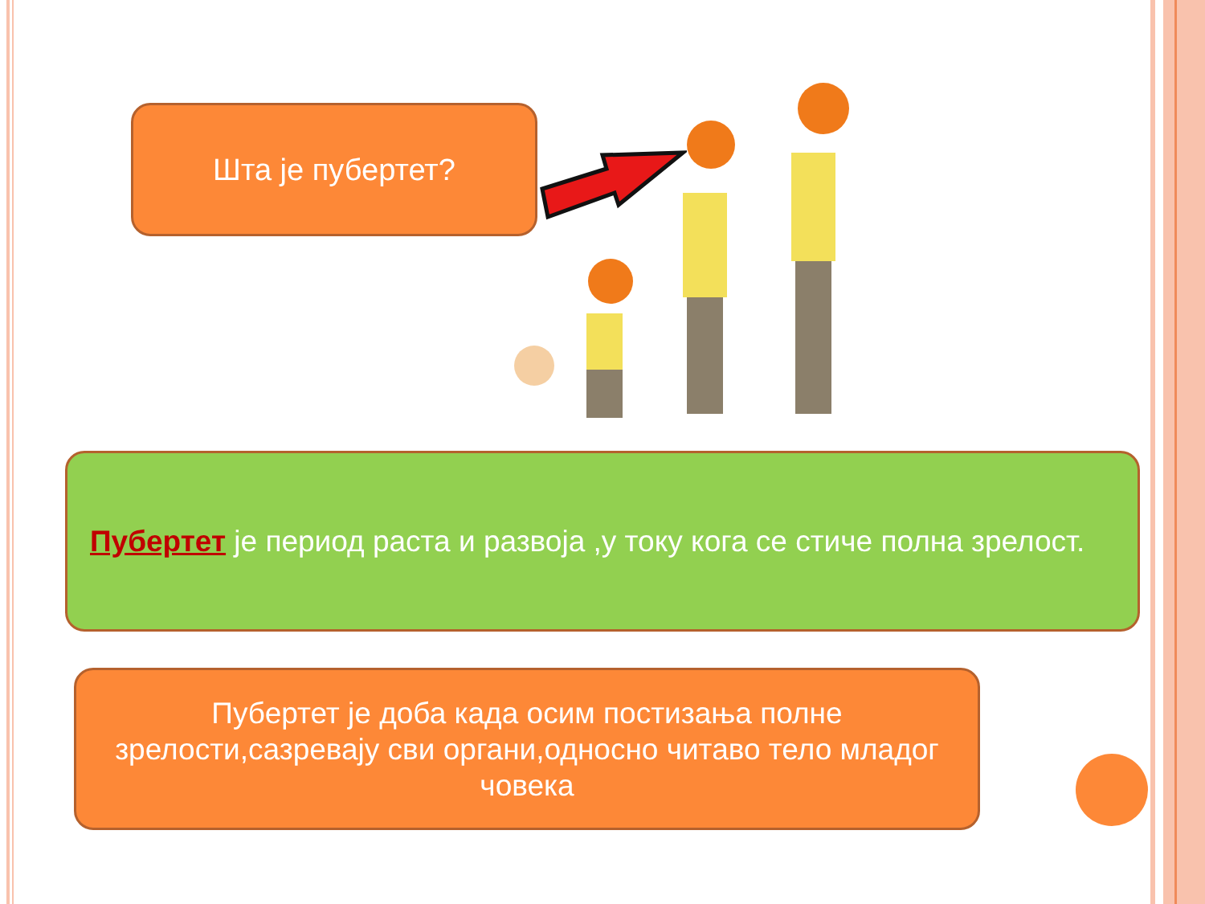Шта је пубертет?
Пубертет је период раста и развоја ,у току кога се стиче полна зрелост.
Пубертет је доба када осим постизања полне
зрелости,сазревају сви органи,односно читаво тело младог
човека